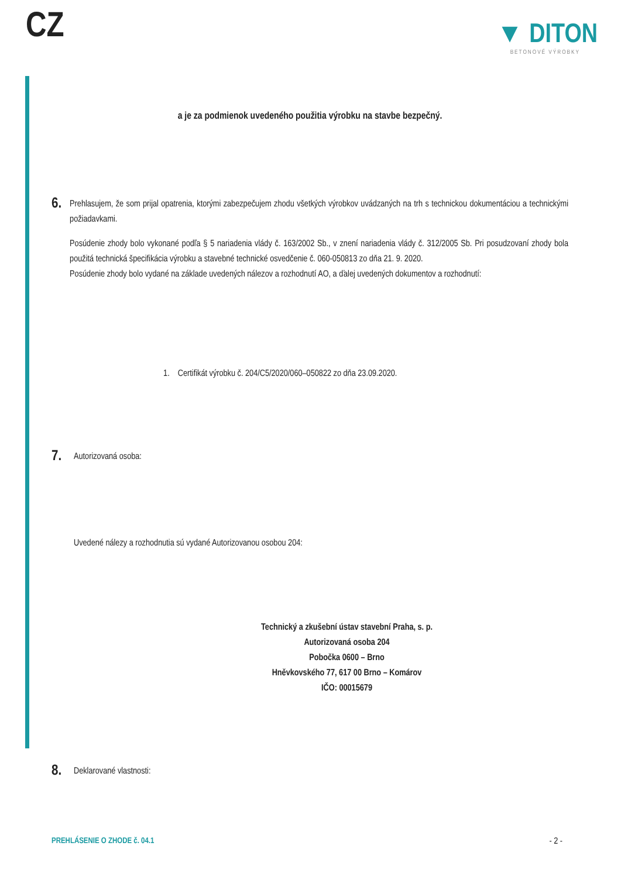CZ
▼ DITON
BETONOVÉ VÝROBKY
a je za podmienok uvedeného použitia výrobku na stavbe bezpečný.
6.
Prehlasujem, že som prijal opatrenia, ktorými zabezpečujem zhodu všetkých výrobkov uvádzaných na trh s technickou dokumentáciou a technickými požiadavkami.
Posúdenie zhody bolo vykonané podľa § 5 nariadenia vlády č. 163/2002 Sb., v znení nariadenia vlády č. 312/2005 Sb. Pri posudzovaní zhody bola použitá technická špecifikácia výrobku a stavebné technické osvedčenie č. 060-050813 zo dňa 21. 9. 2020.
Posúdenie zhody bolo vydané na základe uvedených nálezov a rozhodnutí AO, a ďalej uvedených dokumentov a rozhodnutí:
1. Certifikát výrobku č. 204/C5/2020/060–050822 zo dňa 23.09.2020.
7.
Autorizovaná osoba:
Uvedené nálezy a rozhodnutia sú vydané Autorizovanou osobou 204:
Technický a zkušební ústav stavební Praha, s. p.
Autorizovaná osoba 204
Pobočka 0600 – Brno
Hněvkovského 77, 617 00 Brno – Komárov
IČO: 00015679
8.
Deklarované vlastnosti:
PREHLÁSENIE O ZHODE č. 04.1 - 2 -